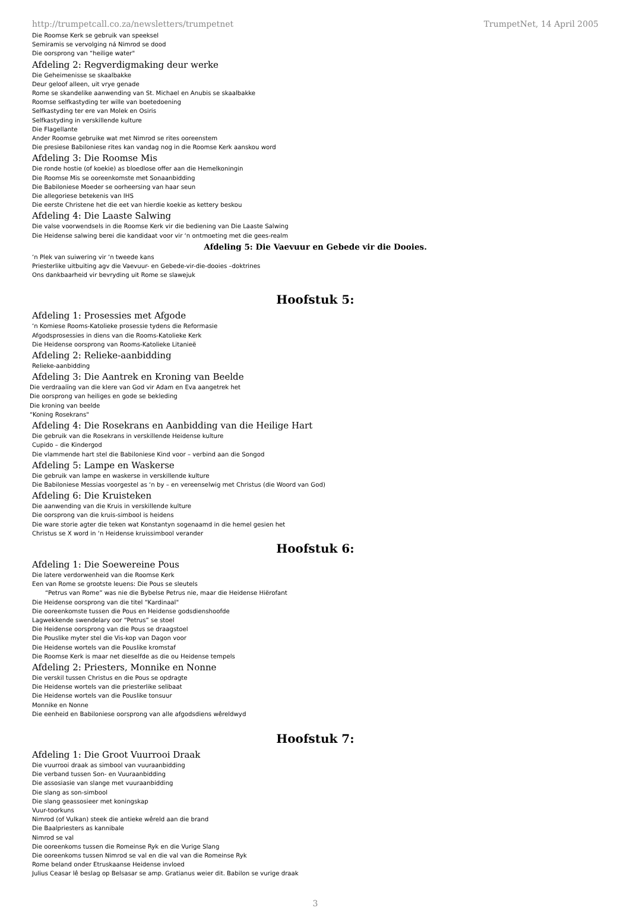http://trumpetcall.co.za/newsletters/trumpetnet TrumpetNet, 14 April 2005
Die Roomse Kerk se gebruik van speeksel
Semiramis se vervolging ná Nimrod se dood
Die oorsprong van “heilige water"
Afdeling 2: Regverdigmaking deur werke
Die Geheimenisse se skaalbakke
Deur geloof alleen, uit vrye genade
Rome se skandelike aanwending van St. Michael en Anubis se skaalbakke
Roomse selfkastyding ter wille van boetedoening
Selfkastyding ter ere van Molek en Osiris
Selfkastyding in verskillende kulture
Die Flagellante
Ander Roomse gebruike wat met Nimrod se rites ooreenstem
Die presiese Babiloniese rites kan vandag nog in die Roomse Kerk aanskou word
Afdeling 3: Die Roomse Mis
Die ronde hostie (of koekie) as bloedlose offer aan die Hemelkoningin
Die Roomse Mis se ooreenkomste met Sonaanbidding
Die Babiloniese Moeder se oorheersing van haar seun
Die allegoriese betekenis van IHS
Die eerste Christene het die eet van hierdie koekie as kettery beskou
Afdeling 4: Die Laaste Salwing
Die valse voorwendsels in die Roomse Kerk vir die bediening van Die Laaste Salwing
Die Heidense salwing berei die kandidaat voor vir ‘n ontmoeting met die gees-realm
Afdeling 5: Die Vaevuur en Gebede vir die Dooies.
‘n Plek van suiwering vir ‘n tweede kans
Priesterlike uitbuiting agv die Vaevuur- en Gebede-vir-die-dooies –doktrines
Ons dankbaarheid vir bevryding uit Rome se slawejuk
Hoofstuk 5:
Afdeling 1: Prosessies met Afgode
‘n Komiese Rooms-Katolieke prosessie tydens die Reformasie
Afgodsprosessies in diens van die Rooms-Katolieke Kerk
Die Heidense oorsprong van Rooms-Katolieke Litanieë
Afdeling 2: Relieke-aanbidding
Relieke-aanbidding
Afdeling 3: Die Aantrek en Kroning van Beelde
Die verdraaiïng van die klere van God vir Adam en Eva aangetrek het
Die oorsprong van heiliges en gode se bekleding
Die kroning van beelde
“Koning Rosekrans"
Afdeling 4: Die Rosekrans en Aanbidding van die Heilige Hart
Die gebruik van die Rosekrans in verskillende Heidense kulture
Cupido – die Kindergod
Die vlammende hart stel die Babiloniese Kind voor – verbind aan die Songod
Afdeling 5: Lampe en Waskerse
Die gebruik van lampe en waskerse in verskillende kulture
Die Babiloniese Messias voorgestel as ‘n by – en vereenselwig met Christus (die Woord van God)
Afdeling 6: Die Kruisteken
Die aanwending van die Kruis in verskillende kulture
Die oorsprong van die kruis-simbool is heidens
Die ware storie agter die teken wat Konstantyn sogenaamd in die hemel gesien het
Christus se X word in ‘n Heidense kruissimbool verander
Hoofstuk 6:
Afdeling 1: Die Soewereine Pous
Die latere verdorwenheid van die Roomse Kerk
Een van Rome se grootste leuens: Die Pous se sleutels
“Petrus van Rome” was nie die Bybelse Petrus nie, maar die Heidense Hiërofant
Die Heidense oorsprong van die titel “Kardinaal"
Die ooreenkomste tussen die Pous en Heidense godsdienshoofde
Lagwekkende swendelary oor “Petrus” se stoel
Die Heidense oorsprong van die Pous se draagstoel
Die Pouslike myter stel die Vis-kop van Dagon voor
Die Heidense wortels van die Pouslike kromstaf
Die Roomse Kerk is maar net dieselfde as die ou Heidense tempels
Afdeling 2: Priesters, Monnike en Nonne
Die verskil tussen Christus en die Pous se opdragte
Die Heidense wortels van die priesterlike selibaat
Die Heidense wortels van die Pouslike tonsuur
Monnike en Nonne
Die eenheid en Babiloniese oorsprong van alle afgodsdiens wêreldwyd
Hoofstuk 7:
Afdeling 1: Die Groot Vuurrooi Draak
Die vuurrooi draak as simbool van vuuraanbidding
Die verband tussen Son- en Vuuraanbidding
Die assosiasie van slange met vuuraanbidding
Die slang as son-simbool
Die slang geassosieer met koningskap
Vuur-toorkuns
Nimrod (of Vulkan) steek die antieke wêreld aan die brand
Die Baalpriesters as kannibale
Nimrod se val
Die ooreenkoms tussen die Romeinse Ryk en die Vurige Slang
Die ooreenkoms tussen Nimrod se val en die val van die Romeinse Ryk
Rome beland onder Etruskaanse Heidense invloed
Julius Ceasar lê beslag op Belsasar se amp. Gratianus weier dit. Babilon se vurige draak
3